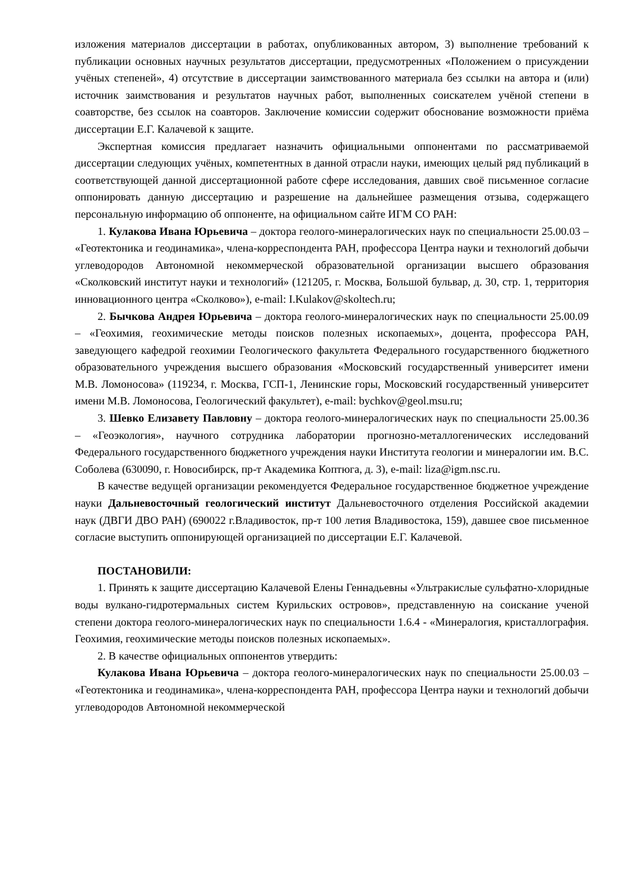изложения материалов диссертации в работах, опубликованных автором, 3) выполнение требований к публикации основных научных результатов диссертации, предусмотренных «Положением о присуждении учёных степеней», 4) отсутствие в диссертации заимствованного материала без ссылки на автора и (или) источник заимствования и результатов научных работ, выполненных соискателем учёной степени в соавторстве, без ссылок на соавторов. Заключение комиссии содержит обоснование возможности приёма диссертации Е.Г. Калачевой к защите.
Экспертная комиссия предлагает назначить официальными оппонентами по рассматриваемой диссертации следующих учёных, компетентных в данной отрасли науки, имеющих целый ряд публикаций в соответствующей данной диссертационной работе сфере исследования, давших своё письменное согласие оппонировать данную диссертацию и разрешение на дальнейшее размещения отзыва, содержащего персональную информацию об оппоненте, на официальном сайте ИГМ СО РАН:
1. Кулакова Ивана Юрьевича – доктора геолого-минералогических наук по специальности 25.00.03 – «Геотектоника и геодинамика», члена-корреспондента РАН, профессора Центра науки и технологий добычи углеводородов Автономной некоммерческой образовательной организации высшего образования «Сколковский институт науки и технологий» (121205, г. Москва, Большой бульвар, д. 30, стр. 1, территория инновационного центра «Сколково»), e-mail: I.Kulakov@skoltech.ru;
2. Бычкова Андрея Юрьевича – доктора геолого-минералогических наук по специальности 25.00.09 – «Геохимия, геохимические методы поисков полезных ископаемых», доцента, профессора РАН, заведующего кафедрой геохимии Геологического факультета Федерального государственного бюджетного образовательного учреждения высшего образования «Московский государственный университет имени М.В. Ломоносова» (119234, г. Москва, ГСП-1, Ленинские горы, Московский государственный университет имени М.В. Ломоносова, Геологический факультет), e-mail: bychkov@geol.msu.ru;
3. Шевко Елизавету Павловну – доктора геолого-минералогических наук по специальности 25.00.36 – «Геоэкология», научного сотрудника лаборатории прогнозно-металлогенических исследований Федерального государственного бюджетного учреждения науки Института геологии и минералогии им. В.С. Соболева (630090, г. Новосибирск, пр-т Академика Коптюга, д. 3), e-mail: liza@igm.nsc.ru.
В качестве ведущей организации рекомендуется Федеральное государственное бюджетное учреждение науки Дальневосточный геологический институт Дальневосточного отделения Российской академии наук (ДВГИ ДВО РАН) (690022 г.Владивосток, пр-т 100 летия Владивостока, 159), давшее свое письменное согласие выступить оппонирующей организацией по диссертации Е.Г. Калачевой.
ПОСТАНОВИЛИ:
1. Принять к защите диссертацию Калачевой Елены Геннадьевны «Ультракислые сульфатно-хлоридные воды вулкано-гидротермальных систем Курильских островов», представленную на соискание ученой степени доктора геолого-минералогических наук по специальности 1.6.4 - «Минералогия, кристаллография. Геохимия, геохимические методы поисков полезных ископаемых».
2. В качестве официальных оппонентов утвердить:
Кулакова Ивана Юрьевича – доктора геолого-минералогических наук по специальности 25.00.03 – «Геотектоника и геодинамика», члена-корреспондента РАН, профессора Центра науки и технологий добычи углеводородов Автономной некоммерческой